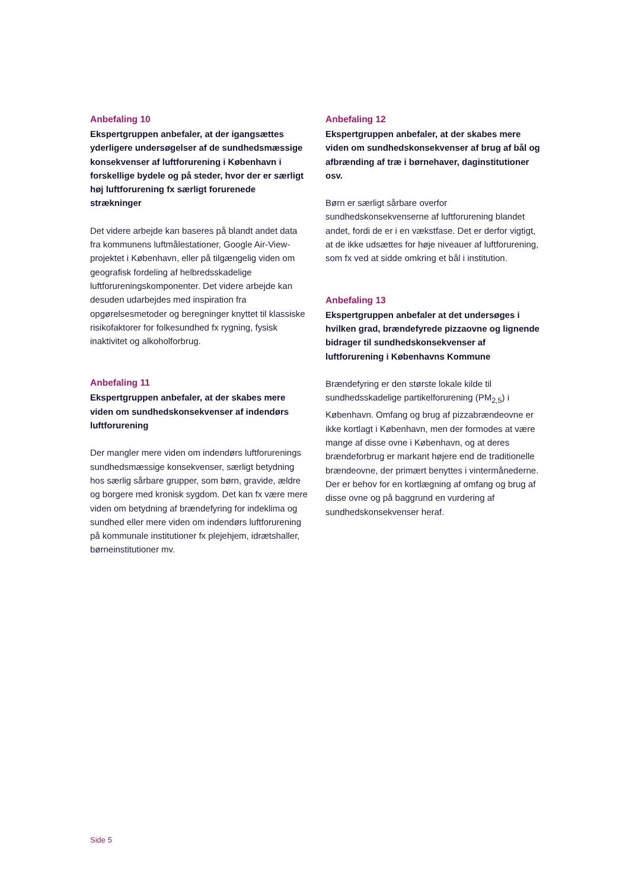Anbefaling 10
Ekspertgruppen anbefaler, at der igangsættes yderligere undersøgelser af de sundhedsmæssige konsekvenser af luftforurening i København i forskellige bydele og på steder, hvor der er særligt høj luftforurening fx særligt forurenede strækninger
Det videre arbejde kan baseres på blandt andet data fra kommunens luftmålestationer, Google Air-View-projektet i København, eller på tilgængelig viden om geografisk fordeling af helbredsskadelige luftforureningskomponenter. Det videre arbejde kan desuden udarbejdes med inspiration fra opgørelsesmetoder og beregninger knyttet til klassiske risikofaktorer for folkesundhed fx rygning, fysisk inaktivitet og alkoholforbrug.
Anbefaling 11
Ekspertgruppen anbefaler, at der skabes mere viden om sundhedskonsekvenser af indendørs luftforurening
Der mangler mere viden om indendørs luftforurenings sundhedsmæssige konsekvenser, særligt betydning hos særlig sårbare grupper, som børn, gravide, ældre og borgere med kronisk sygdom. Det kan fx være mere viden om betydning af brændefyring for indeklima og sundhed eller mere viden om indendørs luftforurening på kommunale institutioner fx plejehjem, idrætshaller, børneinstitutioner mv.
Anbefaling 12
Ekspertgruppen anbefaler, at der skabes mere viden om sundhedskonsekvenser af brug af bål og afbrænding af træ i børnehaver, daginstitutioner osv.
Børn er særligt sårbare overfor sundhedskonsekvenserne af luftforurening blandet andet, fordi de er i en vækstfase. Det er derfor vigtigt, at de ikke udsættes for høje niveauer af luftforurening, som fx ved at sidde omkring et bål i institution.
Anbefaling 13
Ekspertgruppen anbefaler at det undersøges i hvilken grad, brændefyrede pizzaovne og lignende bidrager til sundhedskonsekvenser af luftforurening i Københavns Kommune
Brændefyring er den største lokale kilde til sundhedsskadelige partikelforurening (PM<sub>2,5</sub>) i København. Omfang og brug af pizzabrændeovne er ikke kortlagt i København, men der formodes at være mange af disse ovne i København, og at deres brændeforbrug er markant højere end de traditionelle brændeovne, der primært benyttes i vintermånederne. Der er behov for en kortlægning af omfang og brug af disse ovne og på baggrund en vurdering af sundhedskonsekvenser heraf.
Side 5